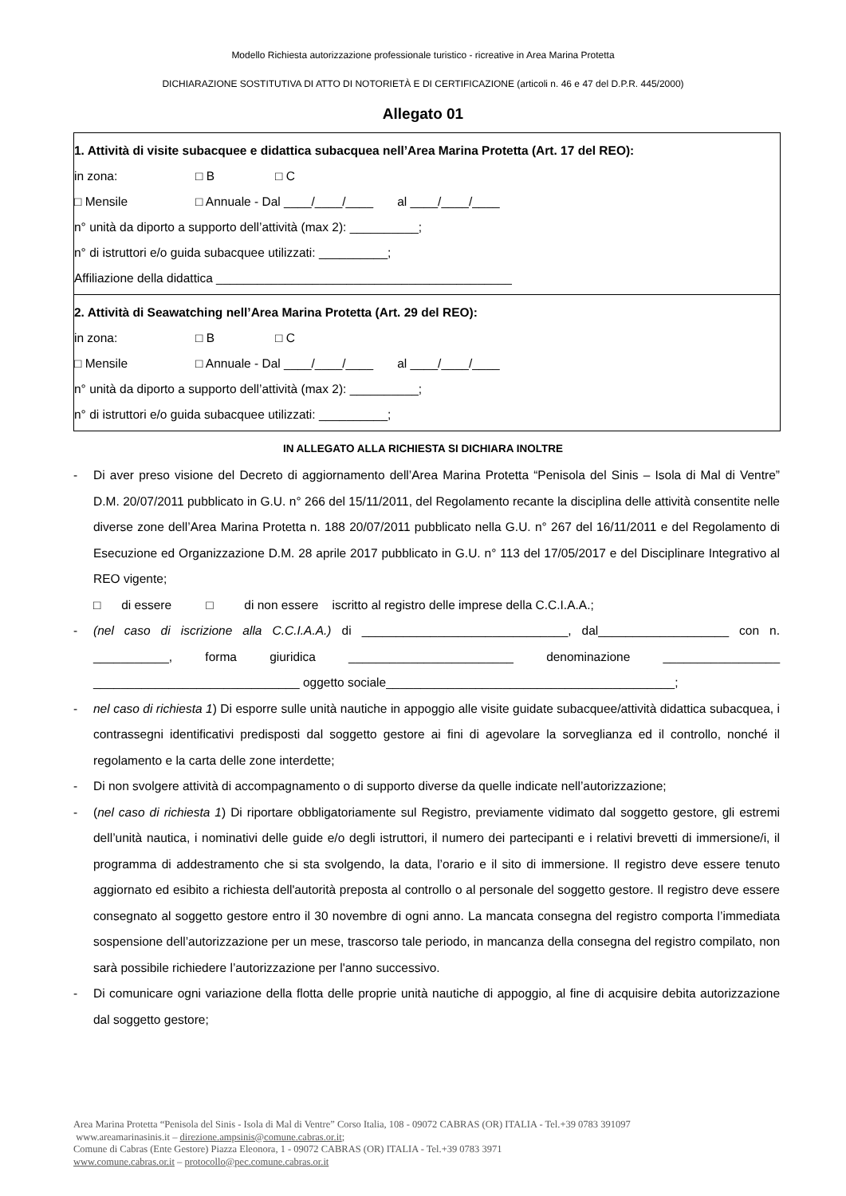Modello Richiesta autorizzazione professionale turistico - ricreative in Area Marina Protetta
DICHIARAZIONE SOSTITUTIVA DI ATTO DI NOTORIETÀ E DI CERTIFICAZIONE (articoli n. 46 e 47 del D.P.R. 445/2000)
Allegato 01
| 1. Attività di visite subacquee e didattica subacquea nell’Area Marina Protetta (Art. 17 del REO): in zona: □ B □ C □ Mensile □ Annuale - Dal ____/____/____ al ____/____/____ n° unità da diporto a supporto dell’attività (max 2): __________; n° di istruttori e/o guida subacquee utilizzati: __________; Affiliazione della didattica ___________________________________________ |
| 2. Attività di Seawatching nell’Area Marina Protetta (Art. 29 del REO): in zona: □ B □ C □ Mensile □ Annuale - Dal ____/____/____ al ____/____/____ n° unità da diporto a supporto dell’attività (max 2): __________; n° di istruttori e/o guida subacquee utilizzati: __________; |
IN ALLEGATO ALLA RICHIESTA SI DICHIARA INOLTRE
- Di aver preso visione del Decreto di aggiornamento dell’Area Marina Protetta “Penisola del Sinis – Isola di Mal di Ventre” D.M. 20/07/2011 pubblicato in G.U. n° 266 del 15/11/2011, del Regolamento recante la disciplina delle attività consentite nelle diverse zone dell’Area Marina Protetta n. 188 20/07/2011 pubblicato nella G.U. n° 267 del 16/11/2011 e del Regolamento di Esecuzione ed Organizzazione D.M. 28 aprile 2017 pubblicato in G.U. n° 113 del 17/05/2017 e del Disciplinare Integrativo al REO vigente;
□ di essere □ di non essere iscritto al registro delle imprese della C.C.I.A.A.;
- (nel caso di iscrizione alla C.C.I.A.A.) di ______________________________, dal___________________ con n. ___________, forma giuridica ________________________ denominazione _________________ ______________________________ oggetto sociale__________________________________________;
- nel caso di richiesta 1) Di esporre sulle unità nautiche in appoggio alle visite guidate subacquee/attività didattica subacquea, i contrassegni identificativi predisposti dal soggetto gestore ai fini di agevolare la sorveglianza ed il controllo, nonché il regolamento e la carta delle zone interdette;
- Di non svolgere attività di accompagnamento o di supporto diverse da quelle indicate nell’autorizzazione;
- (nel caso di richiesta 1) Di riportare obbligatoriamente sul Registro, previamente vidimato dal soggetto gestore, gli estremi dell’unità nautica, i nominativi delle guide e/o degli istruttori, il numero dei partecipanti e i relativi brevetti di immersione/i, il programma di addestramento che si sta svolgendo, la data, l’orario e il sito di immersione. Il registro deve essere tenuto aggiornato ed esibito a richiesta dell'autorità preposta al controllo o al personale del soggetto gestore. Il registro deve essere consegnato al soggetto gestore entro il 30 novembre di ogni anno. La mancata consegna del registro comporta l’immediata sospensione dell’autorizzazione per un mese, trascorso tale periodo, in mancanza della consegna del registro compilato, non sarà possibile richiedere l’autorizzazione per l'anno successivo.
- Di comunicare ogni variazione della flotta delle proprie unità nautiche di appoggio, al fine di acquisire debita autorizzazione dal soggetto gestore;
Area Marina Protetta “Penisola del Sinis - Isola di Mal di Ventre” Corso Italia, 108 - 09072 CABRAS (OR) ITALIA - Tel.+39 0783 391097
www.areamarinasinis.it – direzione.ampsinis@comune.cabras.or.it;
Comune di Cabras (Ente Gestore) Piazza Eleonora, 1 - 09072 CABRAS (OR) ITALIA - Tel.+39 0783 3971
www.comune.cabras.or.it – protocollo@pec.comune.cabras.or.it